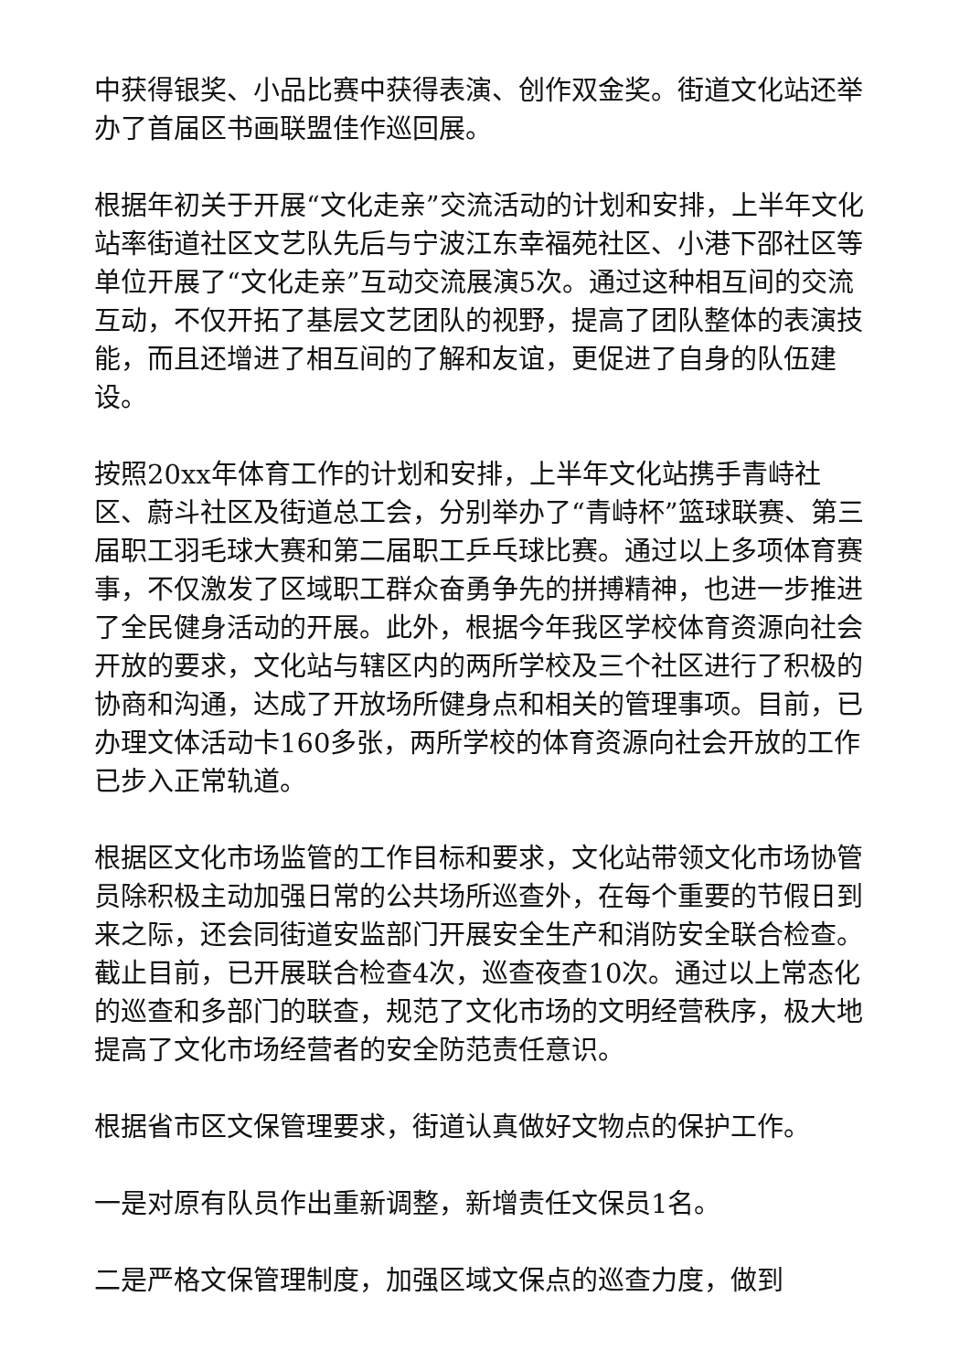中获得银奖、小品比赛中获得表演、创作双金奖。街道文化站还举办了首届区书画联盟佳作巡回展。
根据年初关于开展“文化走亲”交流活动的计划和安排，上半年文化站率街道社区文艺队先后与宁波江东幸福苑社区、小港下邵社区等单位开展了“文化走亲”互动交流展演5次。通过这种相互间的交流互动，不仅开拓了基层文艺团队的视野，提高了团队整体的表演技能，而且还增进了相互间的了解和友谊，更促进了自身的队伍建设。
按照20xx年体育工作的计划和安排，上半年文化站携手青峙社区、蔚斗社区及街道总工会，分别举办了“青峙杯”篮球联赛、第三届职工羽毛球大赛和第二届职工乒乓球比赛。通过以上多项体育赛事，不仅激发了区域职工群众奋勇争先的拼搏精神，也进一步推进了全民健身活动的开展。此外，根据今年我区学校体育资源向社会开放的要求，文化站与辖区内的两所学校及三个社区进行了积极的协商和沟通，达成了开放场所健身点和相关的管理事项。目前，已办理文体活动卡160多张，两所学校的体育资源向社会开放的工作已步入正常轨道。
根据区文化市场监管的工作目标和要求，文化站带领文化市场协管员除积极主动加强日常的公共场所巡查外，在每个重要的节假日到来之际，还会同街道安监部门开展安全生产和消防安全联合检查。截止目前，已开展联合检查4次，巡查夜查10次。通过以上常态化的巡查和多部门的联查，规范了文化市场的文明经营秩序，极大地提高了文化市场经营者的安全防范责任意识。
根据省市区文保管理要求，街道认真做好文物点的保护工作。
一是对原有队员作出重新调整，新增责任文保员1名。
二是严格文保管理制度，加强区域文保点的巡查力度，做到